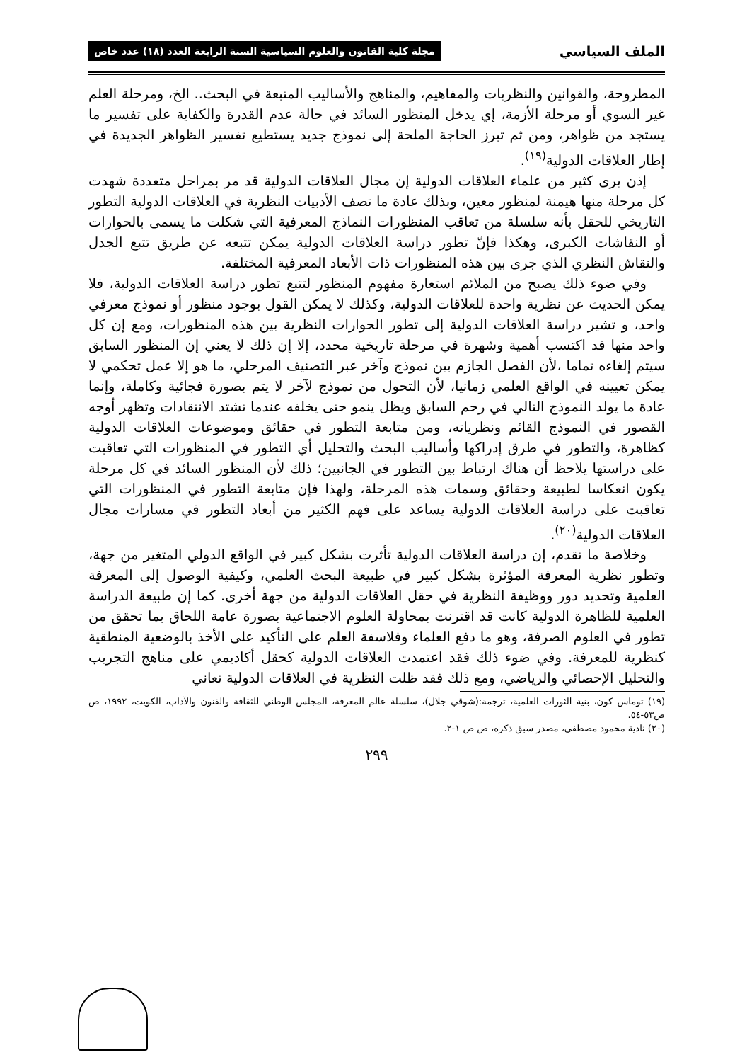الملف السياسي مجلة كلية القانون والعلوم السياسية السنة الرابعة العدد (١٨) عدد خاص
المطروحة، والقوانين والنظريات والمفاهيم، والمناهج والأساليب المتبعة في البحث.. الخ، ومرحلة العلم غير السوي أو مرحلة الأزمة، إي يدخل المنظور السائد في حالة عدم القدرة والكفاية على تفسير ما يستجد من ظواهر، ومن ثم تبرز الحاجة الملحة إلى نموذج جديد يستطيع تفسير الظواهر الجديدة في إطار العلاقات الدولية<sup>(١٩)</sup>.
إذن يرى كثير من علماء العلاقات الدولية إن مجال العلاقات الدولية قد مر بمراحل متعددة شهدت كل مرحلة منها هيمنة لمنظور معين، وبذلك عادة ما تصف الأدبيات النظرية في العلاقات الدولية التطور التاريخي للحقل بأنه سلسلة من تعاقب المنظورات النماذج المعرفية التي شكلت ما يسمى بالحوارات أو النقاشات الكبرى، وهكذا فإنّ تطور دراسة العلاقات الدولية يمكن تتبعه عن طريق تتبع الجدل والنقاش النظري الذي جرى بين هذه المنظورات ذات الأبعاد المعرفية المختلفة.
وفي ضوء ذلك يصبح من الملائم استعارة مفهوم المنظور لتتبع تطور دراسة العلاقات الدولية، فلا يمكن الحديث عن نظرية واحدة للعلاقات الدولية، وكذلك لا يمكن القول بوجود منظور أو نموذج معرفي واحد، و تشير دراسة العلاقات الدولية إلى تطور الحوارات النظرية بين هذه المنظورات، ومع إن كل واحد منها قد اكتسب أهمية وشهرة في مرحلة تاريخية محدد، إلا إن ذلك لا يعني إن المنظور السابق سيتم إلغاءه تماما ،لأن الفصل الجازم بين نموذج وآخر عبر التصنيف المرحلي، ما هو إلا عمل تحكمي لا يمكن تعيينه في الواقع العلمي زمانيا، لأن التحول من نموذج لآخر لا يتم بصورة فجائية وكاملة، وإنما عادة ما يولد النموذج التالي في رحم السابق ويظل ينمو حتى يخلفه عندما تشتد الانتقادات وتظهر أوجه القصور في النموذج القائم ونظرياته، ومن متابعة التطور في حقائق وموضوعات العلاقات الدولية كظاهرة، والتطور في طرق إدراكها وأساليب البحث والتحليل أي التطور في المنظورات التي تعاقبت على دراستها يلاحظ أن هناك ارتباط بين التطور في الجانبين؛ ذلك لأن المنظور السائد في كل مرحلة يكون انعكاسا لطبيعة وحقائق وسمات هذه المرحلة، ولهذا فإن متابعة التطور في المنظورات التي تعاقبت على دراسة العلاقات الدولية يساعد على فهم الكثير من أبعاد التطور في مسارات مجال العلاقات الدولية<sup>(٢٠)</sup>.
وخلاصة ما تقدم، إن دراسة العلاقات الدولية تأثرت بشكل كبير في الواقع الدولي المتغير من جهة، وتطور نظرية المعرفة المؤثرة بشكل كبير في طبيعة البحث العلمي، وكيفية الوصول إلى المعرفة العلمية وتحديد دور ووظيفة النظرية في حقل العلاقات الدولية من جهة أخرى. كما إن طبيعة الدراسة العلمية للظاهرة الدولية كانت قد اقترنت بمحاولة العلوم الاجتماعية بصورة عامة اللحاق بما تحقق من تطور في العلوم الصرفة، وهو ما دفع العلماء وفلاسفة العلم على التأكيد على الأخذ بالوضعية المنطقية كنظرية للمعرفة. وفي ضوء ذلك فقد اعتمدت العلاقات الدولية كحقل أكاديمي على مناهج التجريب والتحليل الإحصائي والرياضي، ومع ذلك فقد ظلت النظرية في العلاقات الدولية تعاني
(١٩) توماس كون، بنية الثورات العلمية، ترجمة:(شوقي جلال)، سلسلة عالم المعرفة، المجلس الوطني للثقافة والفنون والآداب، الكويت، ١٩٩٢، ص ص٥٣-٥٤.
(٢٠) نادية محمود مصطفى، مصدر سبق ذكره، ص ص ١-٢.
٢٩٩